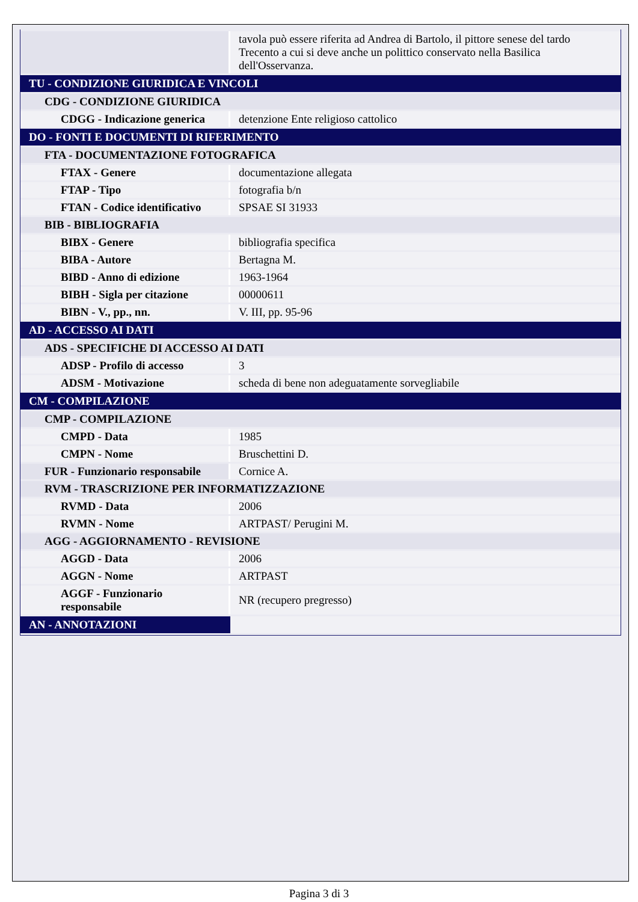| | tavola può essere riferita ad Andrea di Bartolo, il pittore senese del tardo Trecento a cui si deve anche un polittico conservato nella Basilica dell'Osservanza. |
| TU - CONDIZIONE GIURIDICA E VINCOLI | |
| CDG - CONDIZIONE GIURIDICA | |
| CDGG - Indicazione generica | detenzione Ente religioso cattolico |
| DO - FONTI E DOCUMENTI DI RIFERIMENTO | |
| FTA - DOCUMENTAZIONE FOTOGRAFICA | |
| FTAX - Genere | documentazione allegata |
| FTAP - Tipo | fotografia b/n |
| FTAN - Codice identificativo | SPSAE SI 31933 |
| BIB - BIBLIOGRAFIA | |
| BIBX - Genere | bibliografia specifica |
| BIBA - Autore | Bertagna M. |
| BIBD - Anno di edizione | 1963-1964 |
| BIBH - Sigla per citazione | 00000611 |
| BIBN - V., pp., nn. | V. III, pp. 95-96 |
| AD - ACCESSO AI DATI | |
| ADS - SPECIFICHE DI ACCESSO AI DATI | |
| ADSP - Profilo di accesso | 3 |
| ADSM - Motivazione | scheda di bene non adeguatamente sorvegliabile |
| CM - COMPILAZIONE | |
| CMP - COMPILAZIONE | |
| CMPD - Data | 1985 |
| CMPN - Nome | Bruschettini D. |
| FUR - Funzionario responsabile | Cornice A. |
| RVM - TRASCRIZIONE PER INFORMATIZZAZIONE | |
| RVMD - Data | 2006 |
| RVMN - Nome | ARTPAST/ Perugini M. |
| AGG - AGGIORNAMENTO - REVISIONE | |
| AGGD - Data | 2006 |
| AGGN - Nome | ARTPAST |
| AGGF - Funzionario responsabile | NR (recupero pregresso) |
| AN - ANNOTAZIONI | |
Pagina 3 di 3